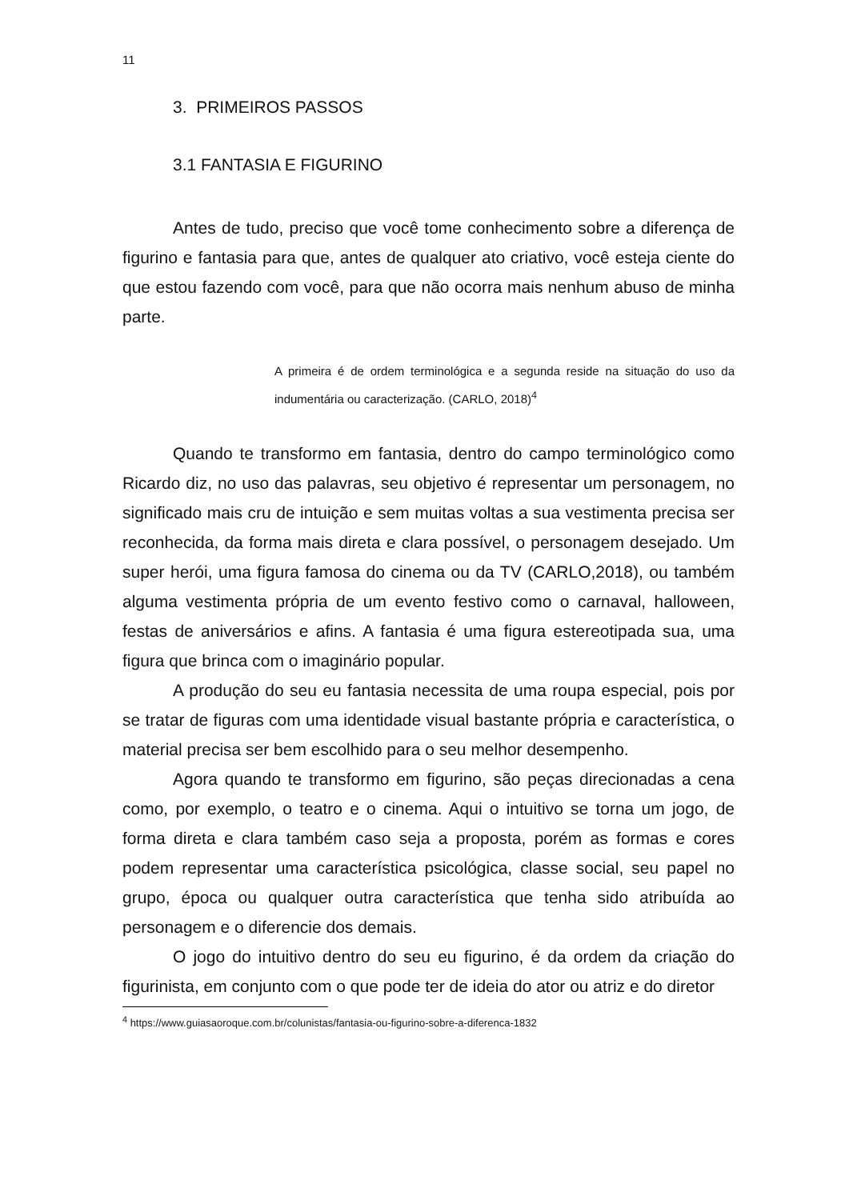11
3. PRIMEIROS PASSOS
3.1 FANTASIA E FIGURINO
Antes de tudo, preciso que você tome conhecimento sobre a diferença de figurino e fantasia para que, antes de qualquer ato criativo, você esteja ciente do que estou fazendo com você, para que não ocorra mais nenhum abuso de minha parte.
A primeira é de ordem terminológica e a segunda reside na situação do uso da indumentária ou caracterização. (CARLO, 2018)<sup>4</sup>
Quando te transformo em fantasia, dentro do campo terminológico como Ricardo diz, no uso das palavras, seu objetivo é representar um personagem, no significado mais cru de intuição e sem muitas voltas a sua vestimenta precisa ser reconhecida, da forma mais direta e clara possível, o personagem desejado. Um super herói, uma figura famosa do cinema ou da TV (CARLO,2018), ou também alguma vestimenta própria de um evento festivo como o carnaval, halloween, festas de aniversários e afins. A fantasia é uma figura estereotipada sua, uma figura que brinca com o imaginário popular.
A produção do seu eu fantasia necessita de uma roupa especial, pois por se tratar de figuras com uma identidade visual bastante própria e característica, o material precisa ser bem escolhido para o seu melhor desempenho.
Agora quando te transformo em figurino, são peças direcionadas a cena como, por exemplo, o teatro e o cinema. Aqui o intuitivo se torna um jogo, de forma direta e clara também caso seja a proposta, porém as formas e cores podem representar uma característica psicológica, classe social, seu papel no grupo, época ou qualquer outra característica que tenha sido atribuída ao personagem e o diferencie dos demais.
O jogo do intuitivo dentro do seu eu figurino, é da ordem da criação do figurinista, em conjunto com o que pode ter de ideia do ator ou atriz e do diretor
<sup>4</sup> https://www.guiasaoroque.com.br/colunistas/fantasia-ou-figurino-sobre-a-diferenca-1832